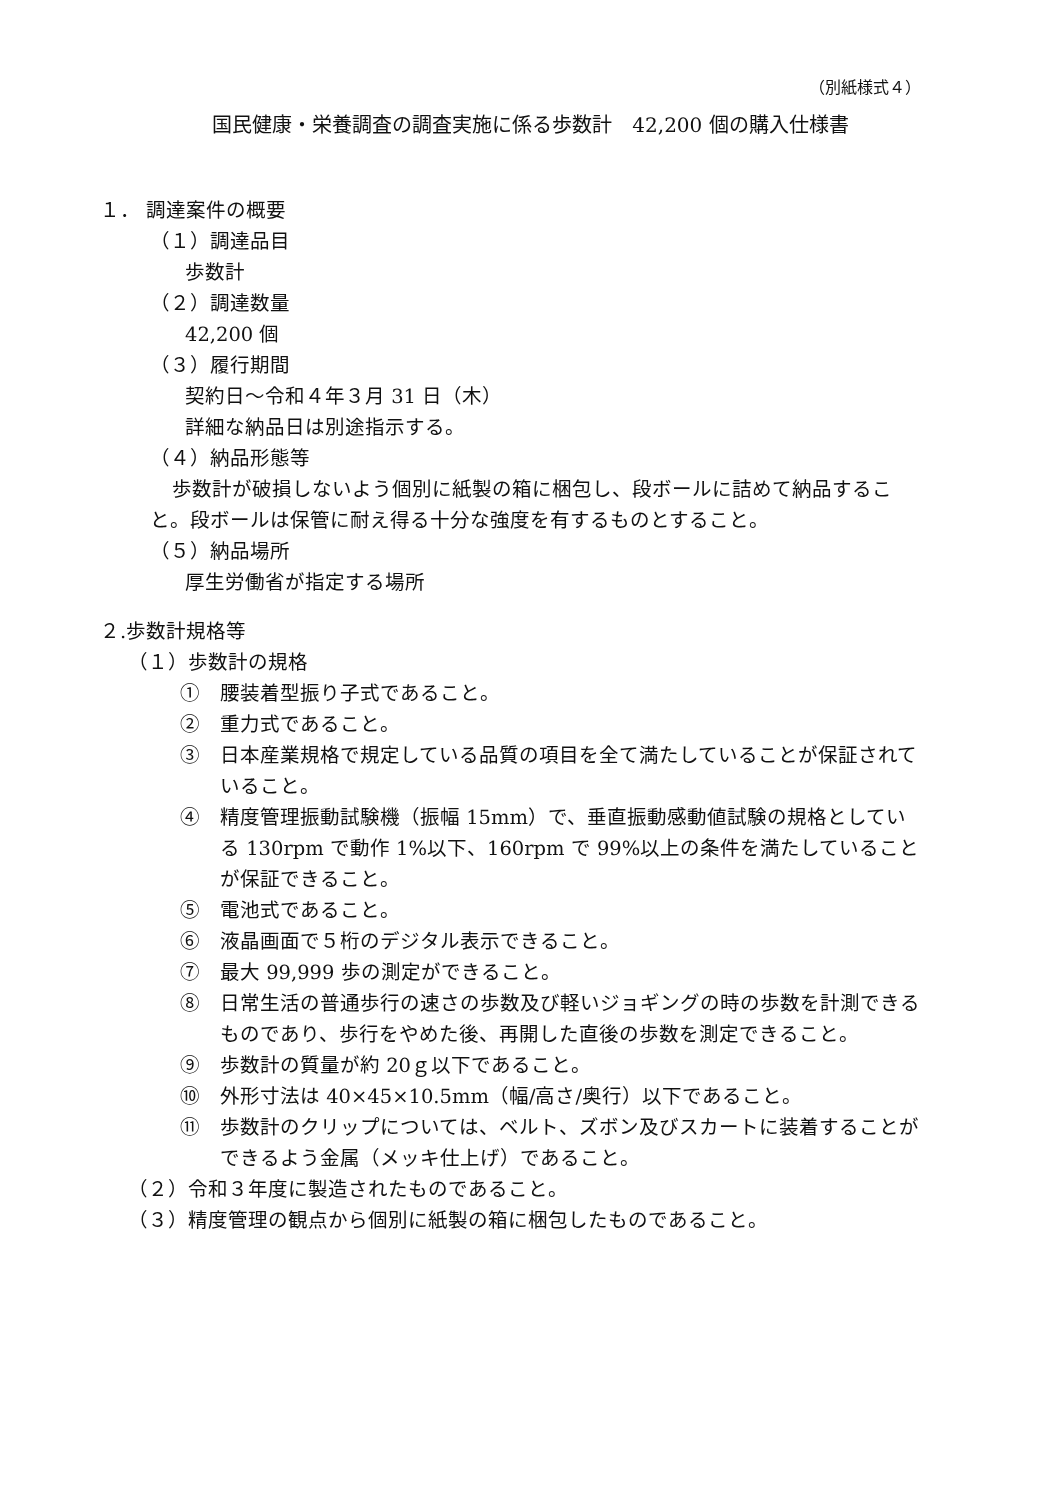（別紙様式４）
国民健康・栄養調査の調査実施に係る歩数計　42,200 個の購入仕様書
１． 調達案件の概要
（１）調達品目
歩数計
（２）調達数量
42,200 個
（３）履行期間
契約日～令和４年３月 31 日（木）
詳細な納品日は別途指示する。
（４）納品形態等
歩数計が破損しないよう個別に紙製の箱に梱包し、段ボールに詰めて納品すること。段ボールは保管に耐え得る十分な強度を有するものとすること。
（５）納品場所
厚生労働省が指定する場所
２.歩数計規格等
（１）歩数計の規格
①　腰装着型振り子式であること。
②　重力式であること。
③　日本産業規格で規定している品質の項目を全て満たしていることが保証されていること。
④　精度管理振動試験機（振幅 15mm）で、垂直振動感動値試験の規格としている 130rpm で動作 1%以下、160rpm で 99%以上の条件を満たしていることが保証できること。
⑤　電池式であること。
⑥　液晶画面で５桁のデジタル表示できること。
⑦　最大 99,999 歩の測定ができること。
⑧　日常生活の普通歩行の速さの歩数及び軽いジョギングの時の歩数を計測できるものであり、歩行をやめた後、再開した直後の歩数を測定できること。
⑨　歩数計の質量が約 20ｇ以下であること。
⑩　外形寸法は 40×45×10.5mm（幅/高さ/奥行）以下であること。
⑪　歩数計のクリップについては、ベルト、ズボン及びスカートに装着することができるよう金属（メッキ仕上げ）であること。
（２）令和３年度に製造されたものであること。
（３）精度管理の観点から個別に紙製の箱に梱包したものであること。